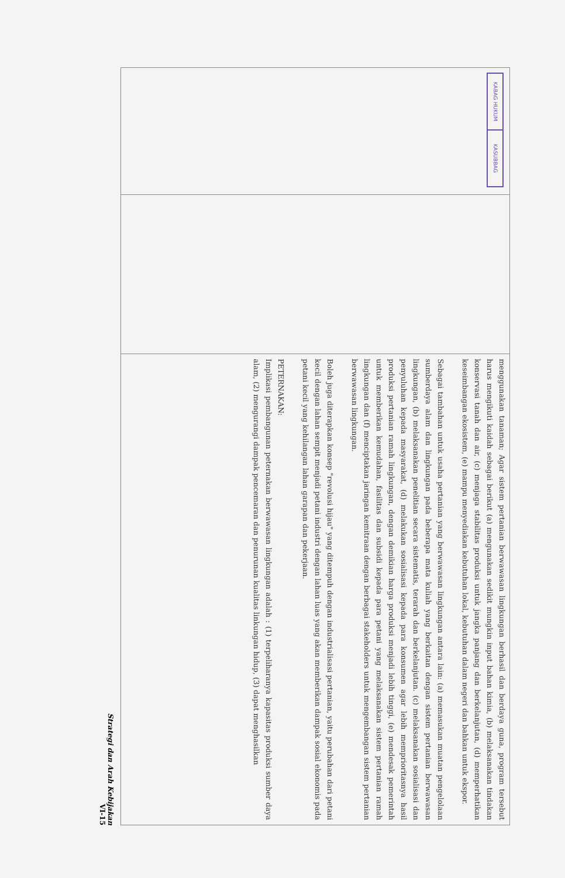| KABAG HUKUM KASUBBAG | | menggunakan tanaman; Agar sistem pertanian berwawasan lingkungan berhasil dan berdaya guna, program tersebut harus mengikuti kaidah sebagai berikut (a) mengunakan sedikit mungkin input bahan kimia, (b) melaksanakan tindakan konservasi tanah dan air, (c) menjaga stabilitas produksi untuk jangka panjang dan berkelanjutan, (d) memperhatikan keseimbangan ekosistem, (e) mampu menyediakan kebutuhan lokal, kebutuhan dalam negeri dan bahkan untuk ekspor. Sebagai tambahan untuk usaha pertanian yang berwawasan lingkungan antara lain: (a) memasukan muatan pengelolaan sumberdaya alam dan lingkungan pada beberapa mata kuliah yang berkaitan dengan sistem pertanian berwawasan lingkungan, (b) melaksanakan penelitian secara sistematis, terarah dan berkelanjutan. (c) melaksanakan sosialisasi dan penyuluhan kepada masyarakat, (d) melakukan sosialisasi kepada para konsumen agar lebih memprioritasnya hasil produksi pertanian ramah lingkungan, dengan demikian harga produksi menjadi lebih tinggi, (e) mendesak pemerintah untuk memberikan kemudahan, fasilitas dan subsidi kepada para petani yang melaksanakan sistem pertanian ramah lingkungan dan (f) menciptakan jaringan kemitraan dengan berbagai stakeholders untuk mengembangan sistem pertanian berwawasan lingkungan. Boleh juga diterapkan konsep "revolusi hijau" yang ditempuh dengan industrialisasi pertanian, yaitu perubahan dari petani kecil dengan lahan sempit menjadi petani industri dengan lahan luas yang akan memberikan dampak sosial ekonomis pada petani kecil yang kehilangan lahan garapan dan pekerjaan. PETERNAKAN: Implikasi pembangunan peternakan berwawasan lingkungan adalah : (1) terpeliharanya kapasitas produksi sumber daya alam, (2) mengurangi dampak pencemaran dan penurunan kualitas linkungan hidup, (3) dapat menghasilkan |
Strategi dan Arah Kebijakan
VI-15